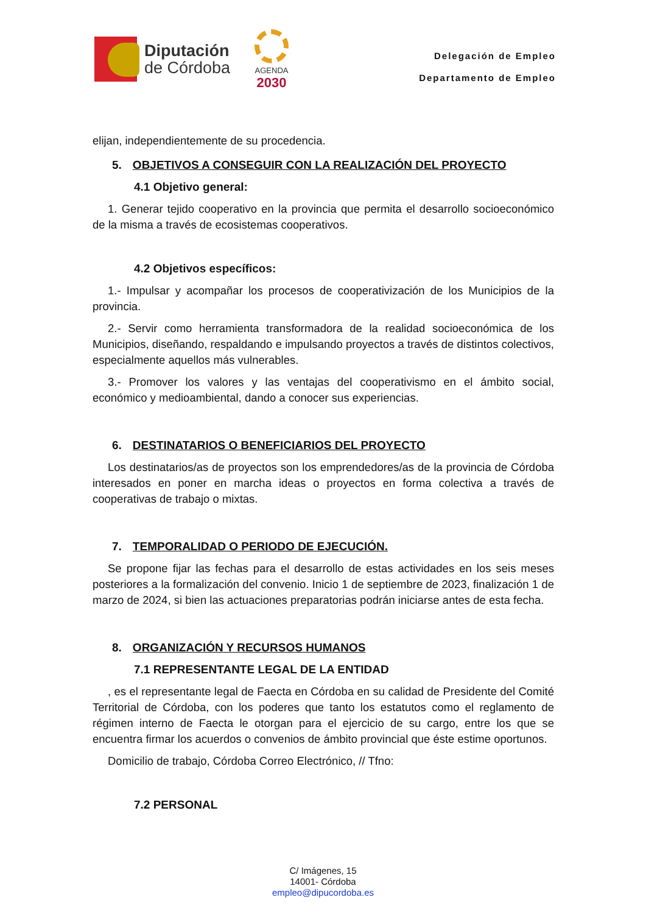Diputación
de Córdoba
AGENDA
2030
Delegación de Empleo
Departamento de Empleo
elijan, independientemente de su procedencia.
5. OBJETIVOS A CONSEGUIR CON LA REALIZACIÓN DEL PROYECTO
4.1 Objetivo general:
1. Generar tejido cooperativo en la provincia que permita el desarrollo socioeconómico de la misma a través de ecosistemas cooperativos.
4.2 Objetivos específicos:
1.- Impulsar y acompañar los procesos de cooperativización de los Municipios de la provincia.
2.- Servir como herramienta transformadora de la realidad socioeconómica de los Municipios, diseñando, respaldando e impulsando proyectos a través de distintos colectivos, especialmente aquellos más vulnerables.
3.- Promover los valores y las ventajas del cooperativismo en el ámbito social, económico y medioambiental, dando a conocer sus experiencias.
6. DESTINATARIOS O BENEFICIARIOS DEL PROYECTO
Los destinatarios/as de proyectos son los emprendedores/as de la provincia de Córdoba interesados en poner en marcha ideas o proyectos en forma colectiva a través de cooperativas de trabajo o mixtas.
7. TEMPORALIDAD O PERIODO DE EJECUCIÓN.
Se propone fijar las fechas para el desarrollo de estas actividades en los seis meses posteriores a la formalización del convenio. Inicio 1 de septiembre de 2023, finalización 1 de marzo de 2024, si bien las actuaciones preparatorias podrán iniciarse antes de esta fecha.
8. ORGANIZACIÓN Y RECURSOS HUMANOS
7.1 REPRESENTANTE LEGAL DE LA ENTIDAD
, es el representante legal de Faecta en Córdoba en su calidad de Presidente del Comité Territorial de Córdoba, con los poderes que tanto los estatutos como el reglamento de régimen interno de Faecta le otorgan para el ejercicio de su cargo, entre los que se encuentra firmar los acuerdos o convenios de ámbito provincial que éste estime oportunos.
Domicilio de trabajo, Córdoba Correo Electrónico, // Tfno:
7.2 PERSONAL
C/ Imágenes, 15
14001- Córdoba
empleo@dipucordoba.es